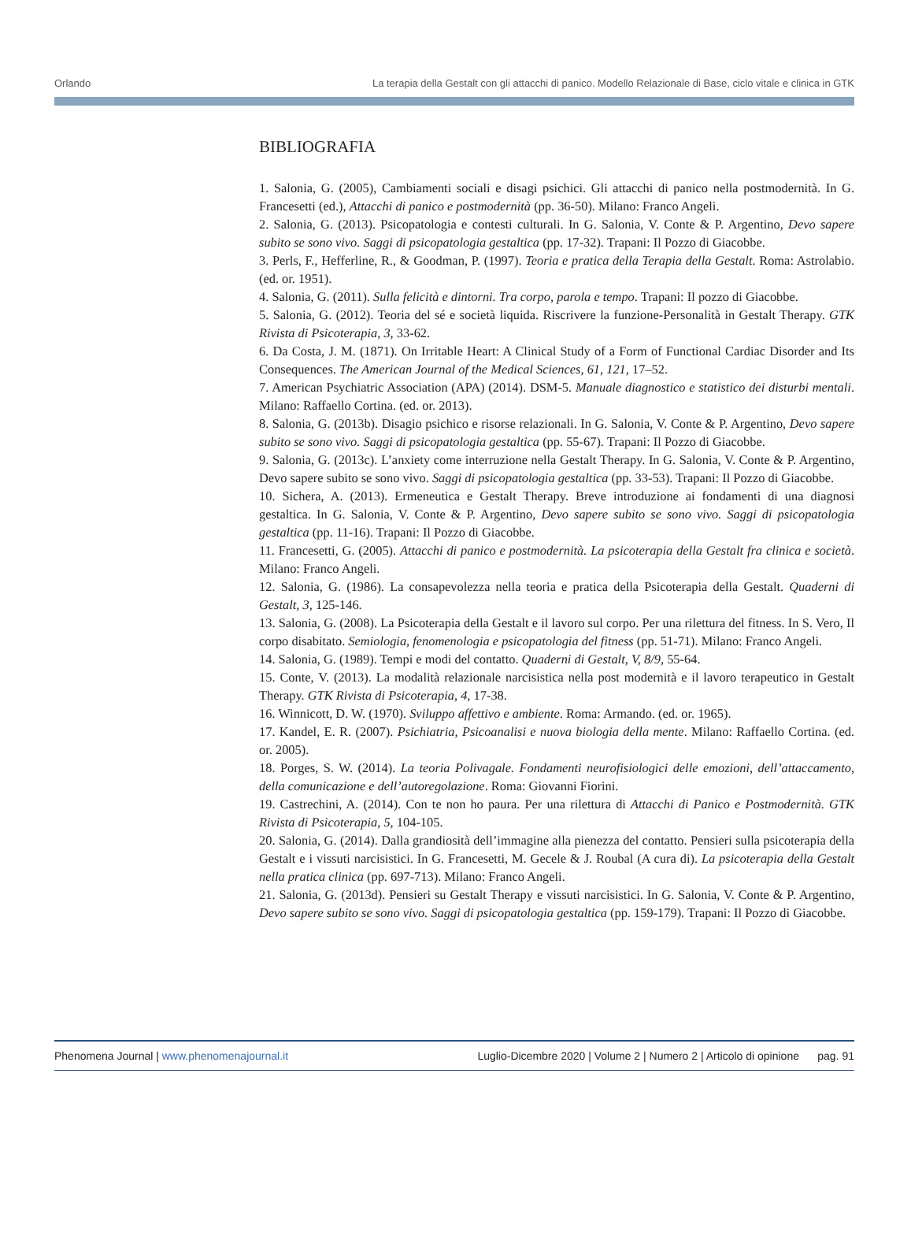Orlando La terapia della Gestalt con gli attacchi di panico. Modello Relazionale di Base, ciclo vitale e clinica in GTK
BIBLIOGRAFIA
1. Salonia, G. (2005), Cambiamenti sociali e disagi psichici. Gli attacchi di panico nella postmodernità. In G. Francesetti (ed.), Attacchi di panico e postmodernità (pp. 36-50). Milano: Franco Angeli.
2. Salonia, G. (2013). Psicopatologia e contesti culturali. In G. Salonia, V. Conte & P. Argentino, Devo sapere subito se sono vivo. Saggi di psicopatologia gestaltica (pp. 17-32). Trapani: Il Pozzo di Giacobbe.
3. Perls, F., Hefferline, R., & Goodman, P. (1997). Teoria e pratica della Terapia della Gestalt. Roma: Astrolabio. (ed. or. 1951).
4. Salonia, G. (2011). Sulla felicità e dintorni. Tra corpo, parola e tempo. Trapani: Il pozzo di Giacobbe.
5. Salonia, G. (2012). Teoria del sé e società liquida. Riscrivere la funzione-Personalità in Gestalt Therapy. GTK Rivista di Psicoterapia, 3, 33-62.
6. Da Costa, J. M. (1871). On Irritable Heart: A Clinical Study of a Form of Functional Cardiac Disorder and Its Consequences. The American Journal of the Medical Sciences, 61, 121, 17–52.
7. American Psychiatric Association (APA) (2014). DSM-5. Manuale diagnostico e statistico dei disturbi mentali. Milano: Raffaello Cortina. (ed. or. 2013).
8. Salonia, G. (2013b). Disagio psichico e risorse relazionali. In G. Salonia, V. Conte & P. Argentino, Devo sapere subito se sono vivo. Saggi di psicopatologia gestaltica (pp. 55-67). Trapani: Il Pozzo di Giacobbe.
9. Salonia, G. (2013c). L’anxiety come interruzione nella Gestalt Therapy. In G. Salonia, V. Conte & P. Argentino, Devo sapere subito se sono vivo. Saggi di psicopatologia gestaltica (pp. 33-53). Trapani: Il Pozzo di Giacobbe.
10. Sichera, A. (2013). Ermeneutica e Gestalt Therapy. Breve introduzione ai fondamenti di una diagnosi gestaltica. In G. Salonia, V. Conte & P. Argentino, Devo sapere subito se sono vivo. Saggi di psicopatologia gestaltica (pp. 11-16). Trapani: Il Pozzo di Giacobbe.
11. Francesetti, G. (2005). Attacchi di panico e postmodernità. La psicoterapia della Gestalt fra clinica e società. Milano: Franco Angeli.
12. Salonia, G. (1986). La consapevolezza nella teoria e pratica della Psicoterapia della Gestalt. Quaderni di Gestalt, 3, 125-146.
13. Salonia, G. (2008). La Psicoterapia della Gestalt e il lavoro sul corpo. Per una rilettura del fitness. In S. Vero, Il corpo disabitato. Semiologia, fenomenologia e psicopatologia del fitness (pp. 51-71). Milano: Franco Angeli.
14. Salonia, G. (1989). Tempi e modi del contatto. Quaderni di Gestalt, V, 8/9, 55-64.
15. Conte, V. (2013). La modalità relazionale narcisistica nella post modernità e il lavoro terapeutico in Gestalt Therapy. GTK Rivista di Psicoterapia, 4, 17-38.
16. Winnicott, D. W. (1970). Sviluppo affettivo e ambiente. Roma: Armando. (ed. or. 1965).
17. Kandel, E. R. (2007). Psichiatria, Psicoanalisi e nuova biologia della mente. Milano: Raffaello Cortina. (ed. or. 2005).
18. Porges, S. W. (2014). La teoria Polivagale. Fondamenti neurofisiologici delle emozioni, dell’attaccamento, della comunicazione e dell’autoregolazione. Roma: Giovanni Fiorini.
19. Castrechini, A. (2014). Con te non ho paura. Per una rilettura di Attacchi di Panico e Postmodernità. GTK Rivista di Psicoterapia, 5, 104-105.
20. Salonia, G. (2014). Dalla grandiosità dell’immagine alla pienezza del contatto. Pensieri sulla psicoterapia della Gestalt e i vissuti narcisistici. In G. Francesetti, M. Gecele & J. Roubal (A cura di). La psicoterapia della Gestalt nella pratica clinica (pp. 697-713). Milano: Franco Angeli.
21. Salonia, G. (2013d). Pensieri su Gestalt Therapy e vissuti narcisistici. In G. Salonia, V. Conte & P. Argentino, Devo sapere subito se sono vivo. Saggi di psicopatologia gestaltica (pp. 159-179). Trapani: Il Pozzo di Giacobbe.
Phenomena Journal | www.phenomenajournal.it Luglio-Dicembre 2020 | Volume 2 | Numero 2 | Articolo di opinione pag. 91